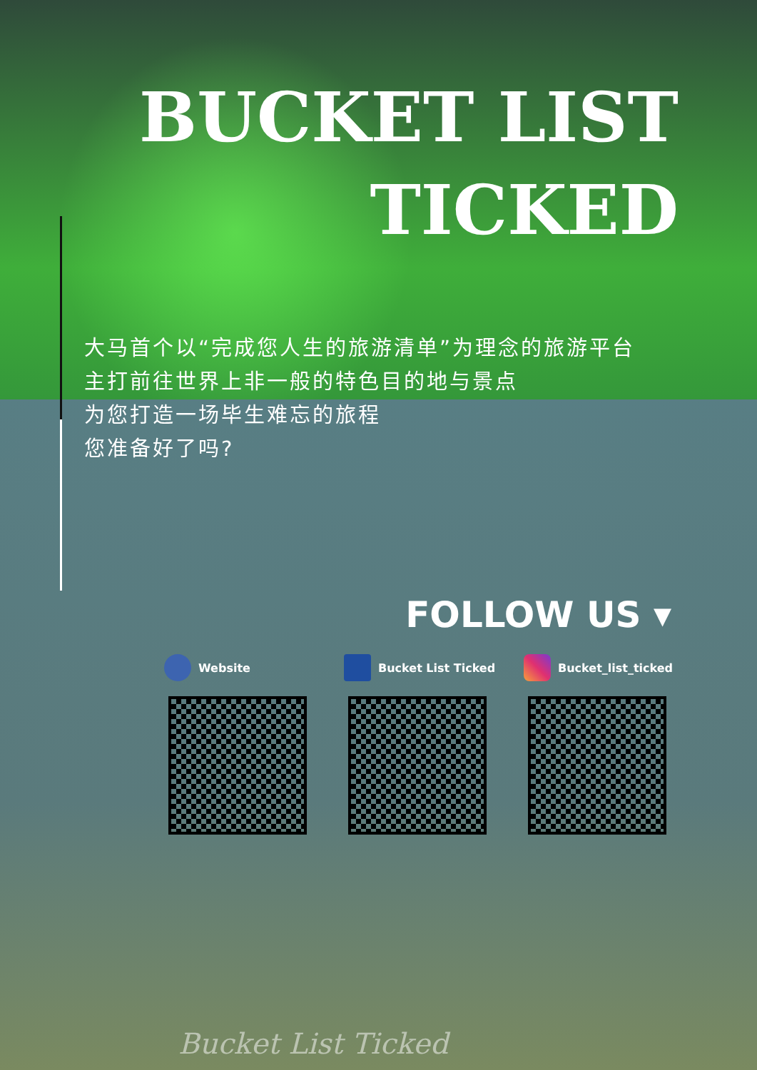BUCKET LIST
TICKED
大马首个以“完成您人生的旅游清单”为理念的旅游平台
主打前往世界上非一般的特色目的地与景点
为您打造一场毕生难忘的旅程
您准备好了吗?
FOLLOW US ▾
Website Bucket List Ticked Bucket_list_ticked
Bucket List Ticked